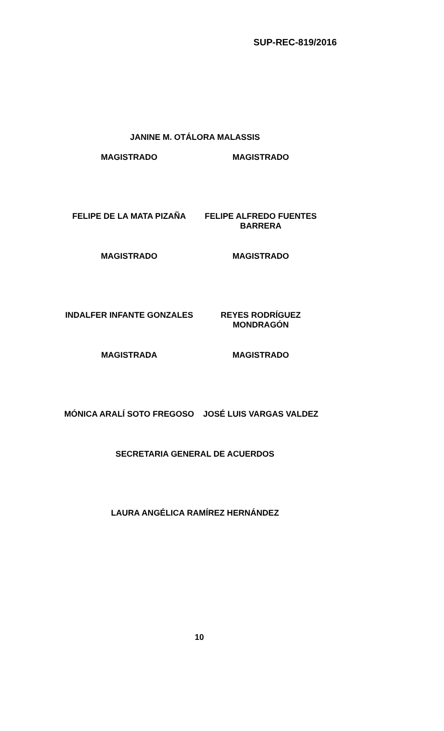SUP-REC-819/2016
JANINE M. OTÁLORA MALASSIS
MAGISTRADO MAGISTRADO
FELIPE DE LA MATA PIZAÑA FELIPE ALFREDO FUENTES BARRERA
MAGISTRADO MAGISTRADO
INDALFER INFANTE GONZALES REYES RODRÍGUEZ MONDRAGÓN
MAGISTRADA MAGISTRADO
MÓNICA ARALÍ SOTO FREGOSO JOSÉ LUIS VARGAS VALDEZ
SECRETARIA GENERAL DE ACUERDOS
LAURA ANGÉLICA RAMÍREZ HERNÁNDEZ
10